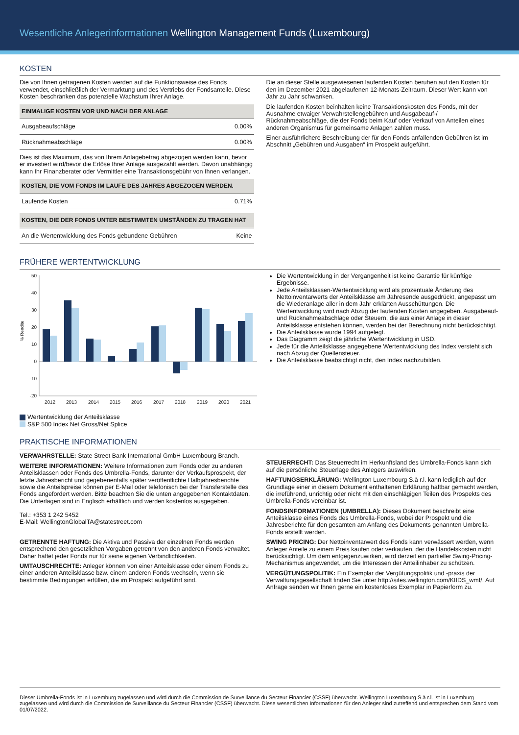Wesentliche Anlegerinformationen Wellington Management Funds (Luxembourg)
KOSTEN
Die von Ihnen getragenen Kosten werden auf die Funktionsweise des Fonds verwendet, einschließlich der Vermarktung und des Vertriebs der Fondsanteile. Diese Kosten beschränken das potenzielle Wachstum Ihrer Anlage.
| EINMALIGE KOSTEN VOR UND NACH DER ANLAGE | |
| --- | --- |
| Ausgabeaufschläge | 0.00% |
| Rücknahmeabschläge | 0.00% |
Dies ist das Maximum, das von Ihrem Anlagebetrag abgezogen werden kann, bevor er investiert wird/bevor die Erlöse Ihrer Anlage ausgezahlt werden. Davon unabhängig kann Ihr Finanzberater oder Vermittler eine Transaktionsgebühr von Ihnen verlangen.
| KOSTEN, DIE VOM FONDS IM LAUFE DES JAHRES ABGEZOGEN WERDEN. | |
| --- | --- |
| Laufende Kosten | 0.71% |
| KOSTEN, DIE DER FONDS UNTER BESTIMMTEN UMSTÄNDEN ZU TRAGEN HAT | |
| --- | --- |
| An die Wertentwicklung des Fonds gebundene Gebühren | Keine |
Die an dieser Stelle ausgewiesenen laufenden Kosten beruhen auf den Kosten für den im Dezember 2021 abgelaufenen 12-Monats-Zeitraum. Dieser Wert kann von Jahr zu Jahr schwanken.
Die laufenden Kosten beinhalten keine Transaktionskosten des Fonds, mit der Ausnahme etwaiger Verwahrstellengebühren und Ausgabeauf-/ Rücknahmeabschläge, die der Fonds beim Kauf oder Verkauf von Anteilen eines anderen Organismus für gemeinsame Anlagen zahlen muss.
Einer ausführlichere Beschreibung der für den Fonds anfallenden Gebühren ist im Abschnitt „Gebühren und Ausgaben“ im Prospekt aufgeführt.
FRÜHERE WERTENTWICKLUNG
50
40
30
20
10
0
-10
-20
% Rendite
2012
2013
2014
2015
2016
2017
2018
2019
2020
2021
Wertentwicklung der Anteilsklasse
S&P 500 Index Net Gross/Net Splice
Die Wertentwicklung in der Vergangenheit ist keine Garantie für künftige Ergebnisse.
Jede Anteilsklassen-Wertentwicklung wird als prozentuale Änderung des Nettoinventarwerts der Anteilsklasse am Jahresende ausgedrückt, angepasst um die Wiederanlage aller in dem Jahr erklärten Ausschüttungen. Die Wertentwicklung wird nach Abzug der laufenden Kosten angegeben. Ausgabeauf- und Rücknahmeabschläge oder Steuern, die aus einer Anlage in dieser Anteilsklasse entstehen können, werden bei der Berechnung nicht berücksichtigt.
Die Anteilsklasse wurde 1994 aufgelegt.
Das Diagramm zeigt die jährliche Wertentwicklung in USD.
Jede für die Anteilsklasse angegebene Wertentwicklung des Index versteht sich nach Abzug der Quellensteuer.
Die Anteilsklasse beabsichtigt nicht, den Index nachzubilden.
PRAKTISCHE INFORMATIONEN
VERWAHRSTELLE: State Street Bank International GmbH Luxembourg Branch.
WEITERE INFORMATIONEN: Weitere Informationen zum Fonds oder zu anderen Anteilsklassen oder Fonds des Umbrella-Fonds, darunter der Verkaufsprospekt, der letzte Jahresbericht und gegebenenfalls später veröffentlichte Halbjahresberichte sowie die Anteilspreise können per E-Mail oder telefonisch bei der Transferstelle des Fonds angefordert werden. Bitte beachten Sie die unten angegebenen Kontaktdaten. Die Unterlagen sind in Englisch erhältlich und werden kostenlos ausgegeben.
Tel.: +353 1 242 5452
E-Mail: WellingtonGlobalTA@statestreet.com
GETRENNTE HAFTUNG: Die Aktiva und Passiva der einzelnen Fonds werden entsprechend den gesetzlichen Vorgaben getrennt von den anderen Fonds verwaltet. Daher haftet jeder Fonds nur für seine eigenen Verbindlichkeiten.
UMTAUSCHRECHTE: Anleger können von einer Anteilsklasse oder einem Fonds zu einer anderen Anteilsklasse bzw. einem anderen Fonds wechseln, wenn sie bestimmte Bedingungen erfüllen, die im Prospekt aufgeführt sind.
STEUERRECHT: Das Steuerrecht im Herkunftsland des Umbrella-Fonds kann sich auf die persönliche Steuerlage des Anlegers auswirken.
HAFTUNGSERKLÄRUNG: Wellington Luxembourg S.à r.l. kann lediglich auf der Grundlage einer in diesem Dokument enthaltenen Erklärung haftbar gemacht werden, die irreführend, unrichtig oder nicht mit den einschlägigen Teilen des Prospekts des Umbrella-Fonds vereinbar ist.
FONDSINFORMATIONEN (UMBRELLA): Dieses Dokument beschreibt eine Anteilsklasse eines Fonds des Umbrella-Fonds, wobei der Prospekt und die Jahresberichte für den gesamten am Anfang des Dokuments genannten Umbrella-Fonds erstellt werden.
SWING PRICING: Der Nettoinventarwert des Fonds kann verwässert werden, wenn Anleger Anteile zu einem Preis kaufen oder verkaufen, der die Handelskosten nicht berücksichtigt. Um dem entgegenzuwirken, wird derzeit ein partieller Swing-Pricing-Mechanismus angewendet, um die Interessen der Anteilinhaber zu schützen.
VERGÜTUNGSPOLITIK: Ein Exemplar der Vergütungspolitik und -praxis der Verwaltungsgesellschaft finden Sie unter http://sites.wellington.com/KIIDS_wmf/. Auf Anfrage senden wir Ihnen gerne ein kostenloses Exemplar in Papierform zu.
Dieser Umbrella-Fonds ist in Luxemburg zugelassen und wird durch die Commission de Surveillance du Secteur Financier (CSSF) überwacht. Wellington Luxembourg S.à r.l. ist in Luxemburg zugelassen und wird durch die Commission de Surveillance du Secteur Financier (CSSF) überwacht. Diese wesentlichen Informationen für den Anleger sind zutreffend und entsprechen dem Stand vom 01/07/2022.